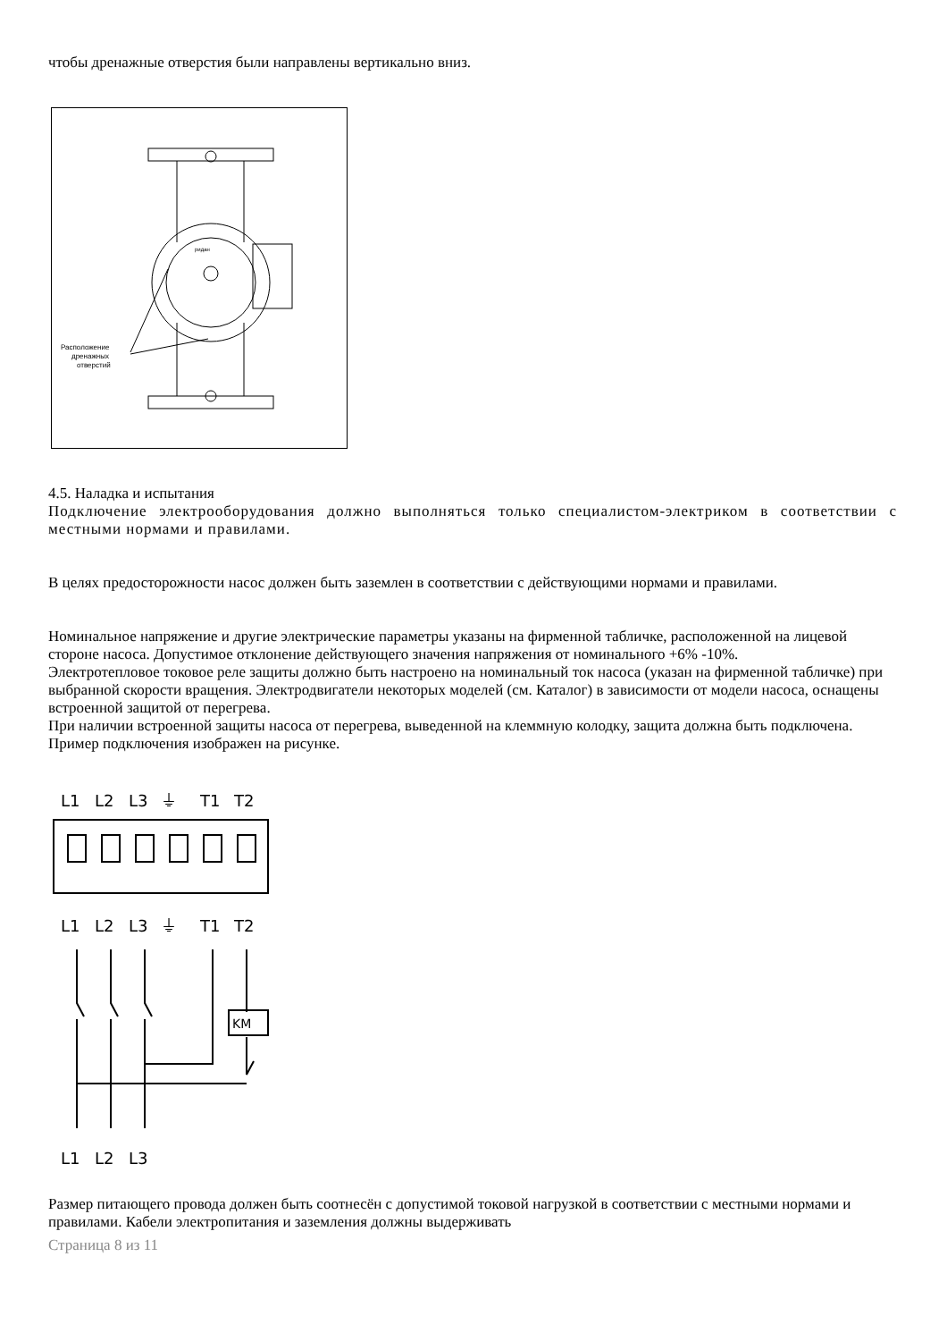чтобы дренажные отверстия были направлены вертикально вниз.
ридан
Расположение
дренажных
отверстий
4.5. Наладка и испытания
Подключение электрооборудования должно выполняться только специалистом-электриком в соответствии с местными нормами и правилами.
В целях предосторожности насос должен быть заземлен в соответствии с действующими нормами и правилами.
Номинальное напряжение и другие электрические параметры указаны на фирменной табличке, расположенной на лицевой стороне насоса. Допустимое отклонение действующего значения напряжения от номинального +6% -10%.
Электротепловое токовое реле защиты должно быть настроено на номинальный ток насоса (указан на фирменной табличке) при выбранной скорости вращения. Электродвигатели некоторых моделей (см. Каталог) в зависимости от модели насоса, оснащены встроенной защитой от перегрева.
При наличии встроенной защиты насоса от перегрева, выведенной на клеммную колодку, защита должна быть подключена. Пример подключения изображен на рисунке.
L1
L2
L3
⏚
T1
T2
L1
L2
L3
⏚
T1
T2
KM
L1
L2
L3
Размер питающего провода должен быть соотнесён с допустимой токовой нагрузкой в соответствии с местными нормами и правилами. Кабели электропитания и заземления должны выдерживать
Страница 8 из 11